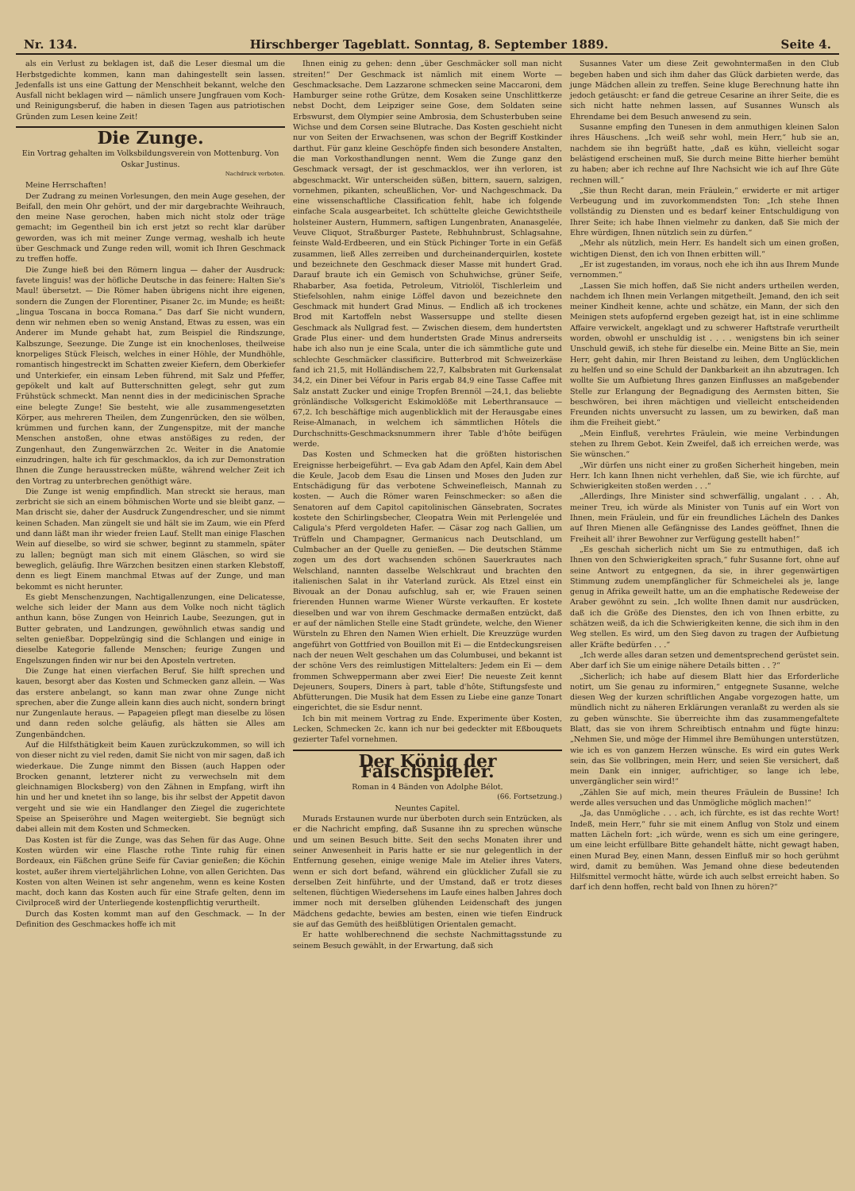Nr. 134. Hirschberger Tageblatt. Sonntag, 8. September 1889. Seite 4.
als ein Verlust zu beklagen ist, daß die Leser diesmal um die Herbstgedichte kommen, kann man dahingestellt sein lassen. Jedenfalls ist uns eine Gattung der Menschheit bekannt, welche den Ausfall nicht beklagen wird — nämlich unsere Jungfrauen vom Koch- und Reinigungsberuf, die haben in diesen Tagen aus patriotischen Gründen zum Lesen keine Zeit!
Die Zunge.
Ein Vortrag gehalten im Volksbildungsverein von Mottenburg. Von Oskar Justinus.
Nachdruck verboten.
Meine Herrschaften!
Der Zudrang zu meinen Vorlesungen, den mein Auge gesehen, der Beifall, den mein Ohr gehört, und der mir dargebrachte Weihrauch, den meine Nase gerochen, haben mich nicht stolz oder träge gemacht; im Gegentheil bin ich erst jetzt so recht klar darüber geworden, was ich mit meiner Zunge vermag, weshalb ich heute über Geschmack und Zunge reden will, womit ich Ihren Geschmack zu treffen hoffe.
Die Zunge hieß bei den Römern lingua — daher der Ausdruck: favete linguis! was der höfliche Deutsche in das feinere: Halten Sie's Maul! übersetzt. — Die Römer haben übrigens nicht ihre eigenen, sondern die Zungen der Florentiner, Pisaner 2c. im Munde; es heißt: „lingua Toscana in bocca Romana.“ Das darf Sie nicht wundern, denn wir nehmen eben so wenig Anstand, Etwas zu essen, was ein Anderer im Munde gehabt hat, zum Beispiel die Rindszunge, Kalbszunge, Seezunge. Die Zunge ist ein knochenloses, theilweise knorpeliges Stück Fleisch, welches in einer Höhle, der Mundhöhle, romantisch hingestreckt im Schatten zweier Kiefern, dem Oberkiefer und Unterkiefer, ein einsam Leben führend, mit Salz und Pfeffer, gepökelt und kalt auf Butterschnitten gelegt, sehr gut zum Frühstück schmeckt. Man nennt dies in der medicinischen Sprache eine belegte Zunge! Sie besteht, wie alle zusammengesetzten Körper, aus mehreren Theilen, dem Zungenrücken, den sie wölben, krümmen und furchen kann, der Zungenspitze, mit der manche Menschen anstoßen, ohne etwas anstößiges zu reden, der Zungenhaut, den Zungenwärzchen 2c. Weiter in die Anatomie einzudringen, halte ich für geschmacklos, da ich zur Demonstration Ihnen die Zunge herausstrecken müßte, während welcher Zeit ich den Vortrag zu unterbrechen genöthigt wäre.
Die Zunge ist wenig empfindlich. Man streckt sie heraus, man zerbricht sie sich an einem böhmischen Worte und sie bleibt ganz. — Man drischt sie, daher der Ausdruck Zungendrescher, und sie nimmt keinen Schaden. Man züngelt sie und hält sie im Zaum, wie ein Pferd und dann läßt man ihr wieder freien Lauf. Stellt man einige Flaschen Wein auf dieselbe, so wird sie schwer, beginnt zu stammeln, später zu lallen; begnügt man sich mit einem Gläschen, so wird sie beweglich, geläufig. Ihre Wärzchen besitzen einen starken Klebstoff, denn es liegt Einem manchmal Etwas auf der Zunge, und man bekommt es nicht herunter.
Es giebt Menschenzungen, Nachtigallenzungen, eine Delicatesse, welche sich leider der Mann aus dem Volke noch nicht täglich anthun kann, böse Zungen von Heinrich Laube, Seezungen, gut in Butter gebraten, und Landzungen, gewöhnlich etwas sandig und selten genießbar. Doppelzüngig sind die Schlangen und einige in dieselbe Kategorie fallende Menschen; feurige Zungen und Engelszungen finden wir nur bei den Aposteln vertreten.
Die Zunge hat einen vierfachen Beruf. Sie hilft sprechen und kauen, besorgt aber das Kosten und Schmecken ganz allein. — Was das erstere anbelangt, so kann man zwar ohne Zunge nicht sprechen, aber die Zunge allein kann dies auch nicht, sondern bringt nur Zungenlaute heraus. — Papageien pflegt man dieselbe zu lösen und dann reden solche geläufig, als hätten sie Alles am Zungenbändchen.
Auf die Hilfsthätigkeit beim Kauen zurückzukommen, so will ich von dieser nicht zu viel reden, damit Sie nicht von mir sagen, daß ich wiederkaue. Die Zunge nimmt den Bissen (auch Happen oder Brocken genannt, letzterer nicht zu verwechseln mit dem gleichnamigen Blocksberg) von den Zähnen in Empfang, wirft ihn hin und her und knetet ihn so lange, bis ihr selbst der Appetit davon vergeht und sie wie ein Handlanger den Ziegel die zugerichtete Speise an Speiseröhre und Magen weitergiebt. Sie begnügt sich dabei allein mit dem Kosten und Schmecken.
Das Kosten ist für die Zunge, was das Sehen für das Auge. Ohne Kosten würden wir eine Flasche rothe Tinte ruhig für einen Bordeaux, ein Fäßchen grüne Seife für Caviar genießen; die Köchin kostet, außer ihrem vierteljährlichen Lohne, von allen Gerichten. Das Kosten von alten Weinen ist sehr angenehm, wenn es keine Kosten macht, doch kann das Kosten auch für eine Strafe gelten, denn im Civilproceß wird der Unterliegende kostenpflichtig verurtheilt.
Durch das Kosten kommt man auf den Geschmack. — In der Definition des Geschmackes hoffe ich mit
Ihnen einig zu gehen: denn „über Geschmäcker soll man nicht streiten!“ Der Geschmack ist nämlich mit einem Worte — Geschmacksache. Dem Lazzarone schmecken seine Maccaroni, dem Hamburger seine rothe Grütze, dem Kosaken seine Unschlittkerze nebst Docht, dem Leipziger seine Gose, dem Soldaten seine Erbswurst, dem Olympier seine Ambrosia, dem Schusterbuben seine Wichse und dem Corsen seine Blutrache. Das Kosten geschieht nicht nur von Seiten der Erwachsenen, was schon der Begriff Kostkinder darthut. Für ganz kleine Geschöpfe finden sich besondere Anstalten, die man Vorkosthandlungen nennt. Wem die Zunge ganz den Geschmack versagt, der ist geschmacklos, wer ihn verloren, ist abgeschmackt. Wir unterscheiden süßen, bittern, sauern, salzigen, vornehmen, pikanten, scheußlichen, Vor- und Nachgeschmack. Da eine wissenschaftliche Classification fehlt, habe ich folgende einfache Scala ausgearbeitet. Ich schüttelte gleiche Gewichtstheile holsteiner Austern, Hummern, saftigen Lungenbraten, Ananasgelée, Veuve Cliquot, Straßburger Pastete, Rebhuhnbrust, Schlagsahne, feinste Wald-Erdbeeren, und ein Stück Pichinger Torte in ein Gefäß zusammen, ließ Alles zerreiben und durcheinanderquirlen, kostete und bezeichnete den Geschmack dieser Masse mit hundert Grad. Darauf braute ich ein Gemisch von Schuhwichse, grüner Seife, Rhabarber, Asa foetida, Petroleum, Vitriolöl, Tischlerleim und Stiefelsohlen, nahm einige Löffel davon und bezeichnete den Geschmack mit hundert Grad Minus. — Endlich aß ich trockenes Brod mit Kartoffeln nebst Wassersuppe und stellte diesen Geschmack als Nullgrad fest. — Zwischen diesem, dem hundertsten Grade Plus einer- und dem hundertsten Grade Minus andrerseits habe ich also nun je eine Scala, unter die ich sämmtliche gute und schlechte Geschmäcker classificire. Butterbrod mit Schweizerkäse fand ich 21,5, mit Holländischem 22,7, Kalbsbraten mit Gurkensalat 34,2, ein Diner bei Véfour in Paris ergab 84,9 eine Tasse Caffee mit Salz anstatt Zucker und einige Tropfen Brennöl —24,1, das beliebte grönländische Volksgericht Eskimoklöße mit Leberthransauce —67,2. Ich beschäftige mich augenblicklich mit der Herausgabe eines Reise-Almanach, in welchem ich sämmtlichen Hôtels die Durchschnitts-Geschmacksnummern ihrer Table d'hôte beifügen werde.
Das Kosten und Schmecken hat die größten historischen Ereignisse herbeigeführt. — Eva gab Adam den Apfel, Kain dem Abel die Keule, Jacob dem Esau die Linsen und Moses den Juden zur Entschädigung für das verbotene Schweinefleisch, Mannah zu kosten. — Auch die Römer waren Feinschmecker: so aßen die Senatoren auf dem Capitol capitolinischen Gänsebraten, Socrates kostete den Schirlingsbecher, Cleopatra Wein mit Perlengelée und Caligula's Pferd vergoldeten Hafer. — Cäsar zog nach Gallien, um Trüffeln und Champagner, Germanicus nach Deutschland, um Culmbacher an der Quelle zu genießen. — Die deutschen Stämme zogen um des dort wachsenden schönen Sauerkrautes nach Welschland, nannten dasselbe Welschkraut und brachten den italienischen Salat in ihr Vaterland zurück. Als Etzel einst ein Bivouak an der Donau aufschlug, sah er, wie Frauen seinen frierenden Hunnen warme Wiener Würste verkauften. Er kostete dieselben und war von ihrem Geschmacke dermaßen entzückt, daß er auf der nämlichen Stelle eine Stadt gründete, welche, den Wiener Würsteln zu Ehren den Namen Wien erhielt. Die Kreuzzüge wurden angeführt von Gottfried von Bouillon mit Ei — die Entdeckungsreisen nach der neuen Welt geschahen um das Columbusei, und bekannt ist der schöne Vers des reimlustigen Mittelalters: Jedem ein Ei — dem frommen Schweppermann aber zwei Eier! Die neueste Zeit kennt Dejeuners, Soupers, Diners à part, table d'hôte, Stiftungsfeste und Abfütterungen. Die Musik hat dem Essen zu Liebe eine ganze Tonart eingerichtet, die sie Esdur nennt.
Ich bin mit meinem Vortrag zu Ende. Experimente über Kosten, Lecken, Schmecken 2c. kann ich nur bei gedeckter mit Eßbouquets gezierter Tafel vornehmen.
Der König der Falschspieler.
Roman in 4 Bänden von Adolphe Bélot.
(66. Fortsetzung.)
Neuntes Capitel.
Murads Erstaunen wurde nur überboten durch sein Entzücken, als er die Nachricht empfing, daß Susanne ihn zu sprechen wünsche und um seinen Besuch bitte. Seit den sechs Monaten ihrer und seiner Anwesenheit in Paris hatte er sie nur gelegentlich in der Entfernung gesehen, einige wenige Male im Atelier ihres Vaters, wenn er sich dort befand, während ein glücklicher Zufall sie zu derselben Zeit hinführte, und der Umstand, daß er trotz dieses seltenen, flüchtigen Wiedersehens im Laufe eines halben Jahres doch immer noch mit derselben glühenden Leidenschaft des jungen Mädchens gedachte, bewies am besten, einen wie tiefen Eindruck sie auf das Gemüth des heißblütigen Orientalen gemacht.
Er hatte wohlberechnend die sechste Nachmittagsstunde zu seinem Besuch gewählt, in der Erwartung, daß sich
Susannes Vater um diese Zeit gewohntermaßen in den Club begeben haben und sich ihm daher das Glück darbieten werde, das junge Mädchen allein zu treffen. Seine kluge Berechnung hatte ihn jedoch getäuscht: er fand die getreue Cesarine an ihrer Seite, die es sich nicht hatte nehmen lassen, auf Susannes Wunsch als Ehrendame bei dem Besuch anwesend zu sein.
Susanne empfing den Tunesen in dem anmuthigen kleinen Salon ihres Häuschens. „Ich weiß sehr wohl, mein Herr,“ hub sie an, nachdem sie ihn begrüßt hatte, „daß es kühn, vielleicht sogar belästigend erscheinen muß, Sie durch meine Bitte hierher bemüht zu haben; aber ich rechne auf Ihre Nachsicht wie ich auf Ihre Güte rechnen will.“
„Sie thun Recht daran, mein Fräulein,“ erwiderte er mit artiger Verbeugung und im zuvorkommendsten Ton: „Ich stehe Ihnen vollständig zu Diensten und es bedarf keiner Entschuldigung von Ihrer Seite; ich habe Ihnen vielmehr zu danken, daß Sie mich der Ehre würdigen, Ihnen nützlich sein zu dürfen.“
„Mehr als nützlich, mein Herr. Es handelt sich um einen großen, wichtigen Dienst, den ich von Ihnen erbitten will.“
„Er ist zugestanden, im voraus, noch ehe ich ihn aus Ihrem Munde vernommen.“
„Lassen Sie mich hoffen, daß Sie nicht anders urtheilen werden, nachdem ich Ihnen mein Verlangen mitgetheilt. Jemand, den ich seit meiner Kindheit kenne, achte und schätze, ein Mann, der sich den Meinigen stets aufopfernd ergeben gezeigt hat, ist in eine schlimme Affaire verwickelt, angeklagt und zu schwerer Haftstrafe verurtheilt worden, obwohl er unschuldig ist . . . . wenigstens bin ich seiner Unschuld gewiß, ich stehe für dieselbe ein. Meine Bitte an Sie, mein Herr, geht dahin, mir Ihren Beistand zu leihen, dem Unglücklichen zu helfen und so eine Schuld der Dankbarkeit an ihn abzutragen. Ich wollte Sie um Aufbietung Ihres ganzen Einflusses an maßgebender Stelle zur Erlangung der Begnadigung des Aermsten bitten, Sie beschwören, bei ihren mächtigen und vielleicht entscheidenden Freunden nichts unversucht zu lassen, um zu bewirken, daß man ihm die Freiheit giebt.“
„Mein Einfluß, verehrtes Fräulein, wie meine Verbindungen stehen zu Ihrem Gebot. Kein Zweifel, daß ich erreichen werde, was Sie wünschen.“
„Wir dürfen uns nicht einer zu großen Sicherheit hingeben, mein Herr. Ich kann Ihnen nicht verhehlen, daß Sie, wie ich fürchte, auf Schwierigkeiten stoßen werden . . .“
„Allerdings, Ihre Minister sind schwerfällig, ungalant . . . Ah, meiner Treu, ich würde als Minister von Tunis auf ein Wort von Ihnen, mein Fräulein, und für ein freundliches Lächeln des Dankes auf Ihren Mienen alle Gefängnisse des Landes geöffnet, Ihnen die Freiheit all' ihrer Bewohner zur Verfügung gestellt haben!“
„Es geschah sicherlich nicht um Sie zu entmuthigen, daß ich Ihnen von den Schwierigkeiten sprach,“ fuhr Susanne fort, ohne auf seine Antwort zu entgegnen, da sie, in ihrer gegenwärtigen Stimmung zudem unempfänglicher für Schmeichelei als je, lange genug in Afrika geweilt hatte, um an die emphatische Redeweise der Araber gewöhnt zu sein. „Ich wollte Ihnen damit nur ausdrücken, daß ich die Größe des Dienstes, den ich von Ihnen erbitte, zu schätzen weiß, da ich die Schwierigkeiten kenne, die sich ihm in den Weg stellen. Es wird, um den Sieg davon zu tragen der Aufbietung aller Kräfte bedürfen . . .“
„Ich werde alles daran setzen und dementsprechend gerüstet sein. Aber darf ich Sie um einige nähere Details bitten . . ?“
„Sicherlich; ich habe auf diesem Blatt hier das Erforderliche notirt, um Sie genau zu informiren,“ entgegnete Susanne, welche diesen Weg der kurzen schriftlichen Angabe vorgezogen hatte, um mündlich nicht zu näheren Erklärungen veranlaßt zu werden als sie zu geben wünschte. Sie überreichte ihm das zusammengefaltete Blatt, das sie von ihrem Schreibtisch entnahm und fügte hinzu: „Nehmen Sie, und möge der Himmel ihre Bemühungen unterstützen, wie ich es von ganzem Herzen wünsche. Es wird ein gutes Werk sein, das Sie vollbringen, mein Herr, und seien Sie versichert, daß mein Dank ein inniger, aufrichtiger, so lange ich lebe, unvergänglicher sein wird!“
„Zählen Sie auf mich, mein theures Fräulein de Bussine! Ich werde alles versuchen und das Unmögliche möglich machen!“
„Ja, das Unmögliche . . . ach, ich fürchte, es ist das rechte Wort! Indeß, mein Herr,“ fuhr sie mit einem Anflug von Stolz und einem matten Lächeln fort: „ich würde, wenn es sich um eine geringere, um eine leicht erfüllbare Bitte gehandelt hätte, nicht gewagt haben, einen Murad Bey, einen Mann, dessen Einfluß mir so hoch gerühmt wird, damit zu bemühen. Was Jemand ohne diese bedeutenden Hilfsmittel vermocht hätte, würde ich auch selbst erreicht haben. So darf ich denn hoffen, recht bald von Ihnen zu hören?“